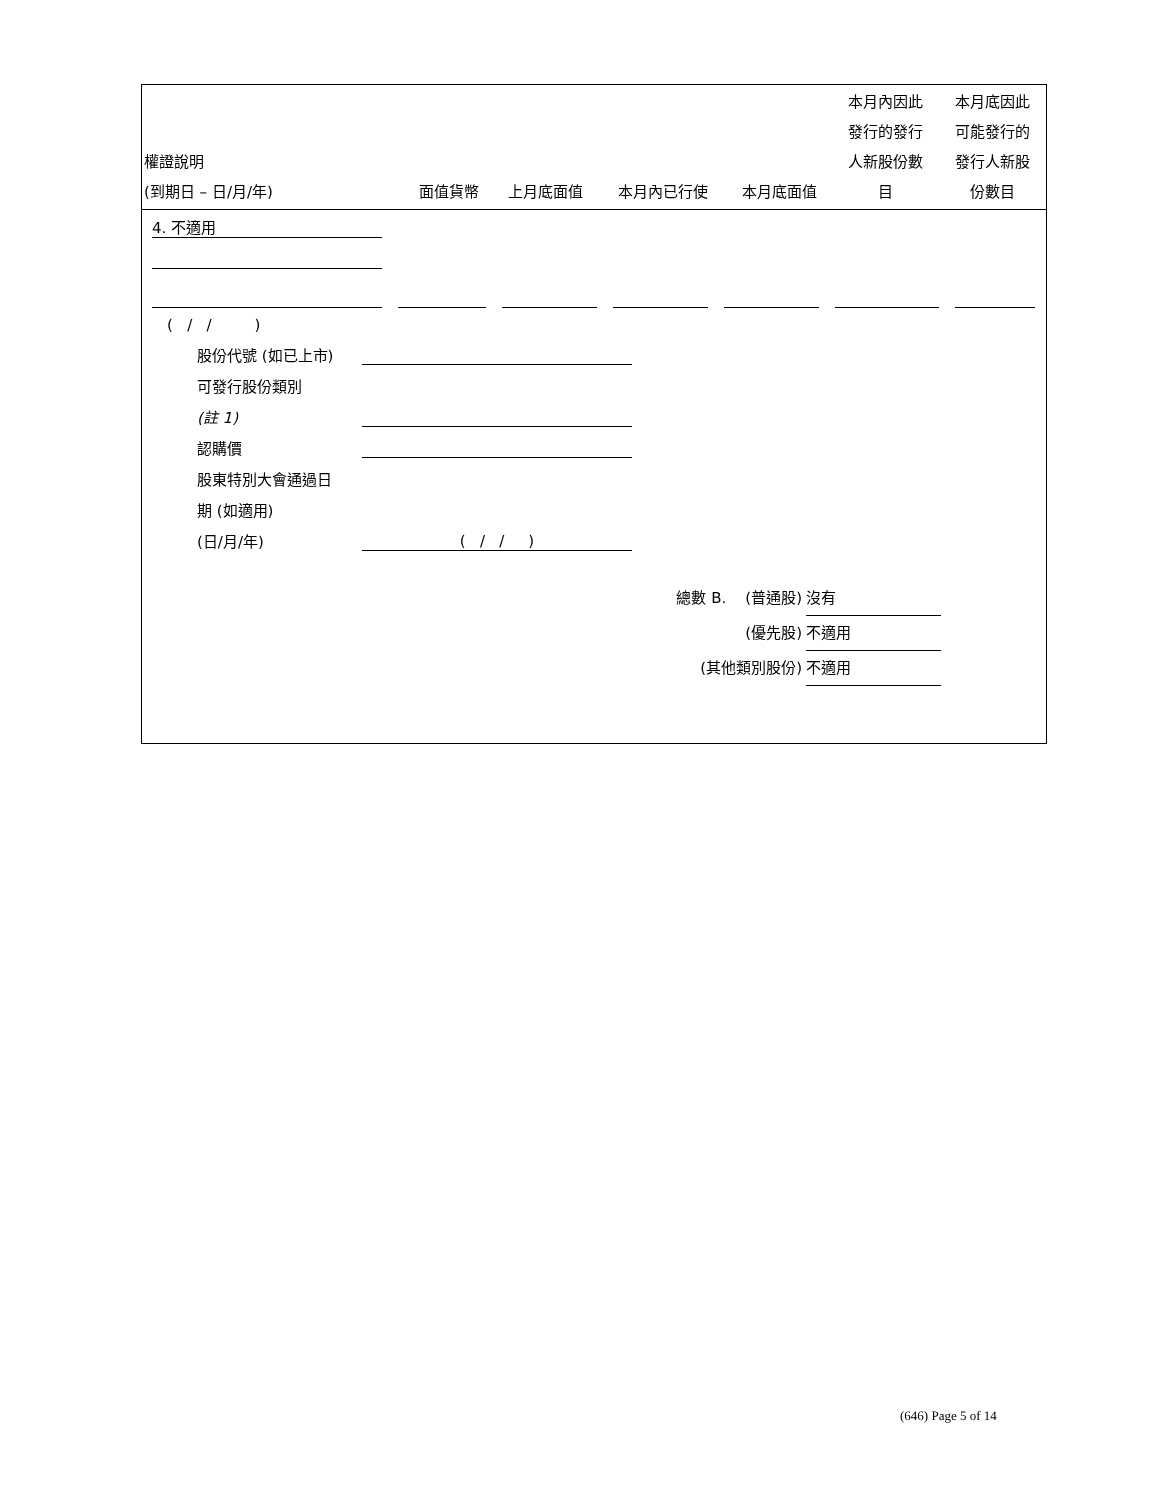| 權證說明 (到期日 – 日/月/年) | 面值貨幣 | 上月底面值 | 本月內已行使 | 本月底面值 | 本月內因此 發行的發行 人新股份數 目 | 本月底因此 可能發行的 發行人新股 份數目 |
| --- | --- | --- | --- | --- | --- | --- |
4. 不適用
( / / )
股份代號 (如已上市)
可發行股份類別
(註 1)
認購價
股東特別大會通過日
期 (如適用)
(日/月/年) ( / / )
總數 B. (普通股) 沒有
(優先股) 不適用
(其他類別股份) 不適用
(646) Page 5 of 14